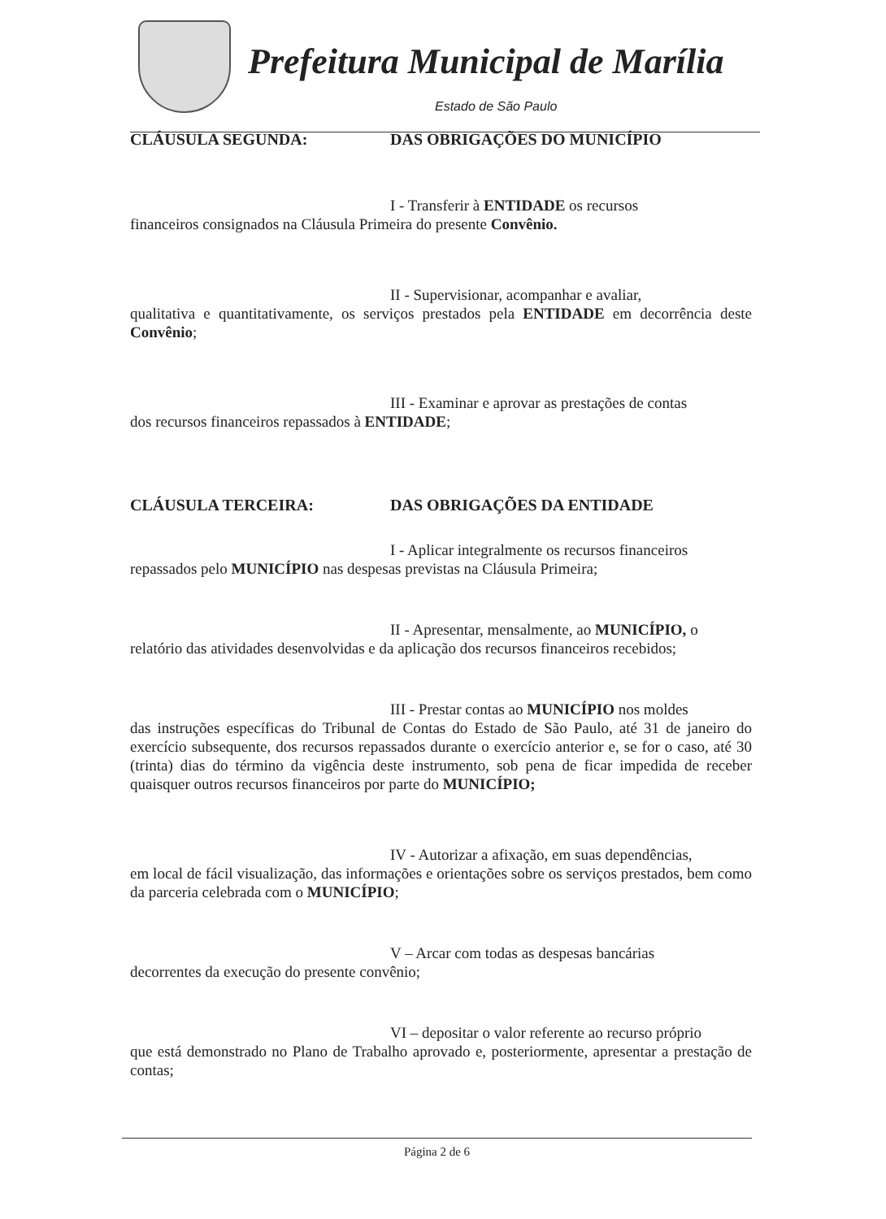Prefeitura Municipal de Marília
Estado de São Paulo
CLÁUSULA SEGUNDA: DAS OBRIGAÇÕES DO MUNICÍPIO
I - Transferir à ENTIDADE os recursos
financeiros consignados na Cláusula Primeira do presente Convênio.
II - Supervisionar, acompanhar e avaliar,
qualitativa e quantitativamente, os serviços prestados pela ENTIDADE em decorrência deste Convênio;
III - Examinar e aprovar as prestações de contas
dos recursos financeiros repassados à ENTIDADE;
CLÁUSULA TERCEIRA: DAS OBRIGAÇÕES DA ENTIDADE
I - Aplicar integralmente os recursos financeiros
repassados pelo MUNICÍPIO nas despesas previstas na Cláusula Primeira;
II - Apresentar, mensalmente, ao MUNICÍPIO, o
relatório das atividades desenvolvidas e da aplicação dos recursos financeiros recebidos;
III - Prestar contas ao MUNICÍPIO nos moldes
das instruções específicas do Tribunal de Contas do Estado de São Paulo, até 31 de janeiro do exercício subsequente, dos recursos repassados durante o exercício anterior e, se for o caso, até 30 (trinta) dias do término da vigência deste instrumento, sob pena de ficar impedida de receber quaisquer outros recursos financeiros por parte do MUNICÍPIO;
IV - Autorizar a afixação, em suas dependências,
em local de fácil visualização, das informações e orientações sobre os serviços prestados, bem como da parceria celebrada com o MUNICÍPIO;
V – Arcar com todas as despesas bancárias
decorrentes da execução do presente convênio;
VI – depositar o valor referente ao recurso próprio
que está demonstrado no Plano de Trabalho aprovado e, posteriormente, apresentar a prestação de contas;
Página 2 de 6